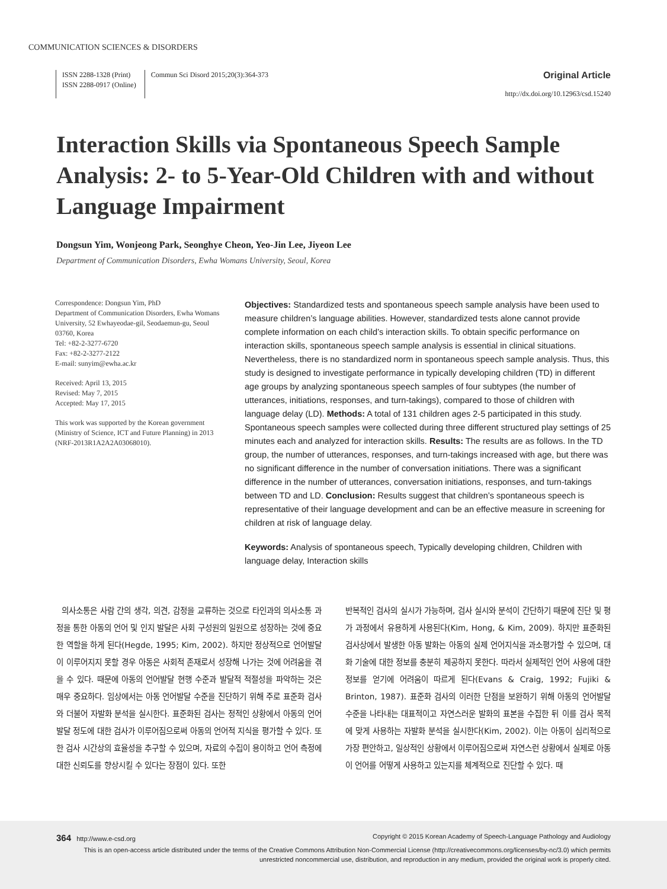COMMUNICATION SCIENCES & DISORDERS
ISSN 2288-1328 (Print)
ISSN 2288-0917 (Online)
Commun Sci Disord 2015;20(3):364-373
Original Article
http://dx.doi.org/10.12963/csd.15240
Interaction Skills via Spontaneous Speech Sample Analysis: 2- to 5-Year-Old Children with and without Language Impairment
Dongsun Yim, Wonjeong Park, Seonghye Cheon, Yeo-Jin Lee, Jiyeon Lee
Department of Communication Disorders, Ewha Womans University, Seoul, Korea
Correspondence: Dongsun Yim, PhD
Department of Communication Disorders, Ewha Womans University, 52 Ewhayeodae-gil, Seodaemun-gu, Seoul 03760, Korea
Tel: +82-2-3277-6720
Fax: +82-2-3277-2122
E-mail: sunyim@ewha.ac.kr
Received: April 13, 2015
Revised: May 7, 2015
Accepted: May 17, 2015
This work was supported by the Korean government (Ministry of Science, ICT and Future Planning) in 2013 (NRF-2013R1A2A2A03068010).
Objectives: Standardized tests and spontaneous speech sample analysis have been used to measure children’s language abilities. However, standardized tests alone cannot provide complete information on each child’s interaction skills. To obtain specific performance on interaction skills, spontaneous speech sample analysis is essential in clinical situations. Nevertheless, there is no standardized norm in spontaneous speech sample analysis. Thus, this study is designed to investigate performance in typically developing children (TD) in different age groups by analyzing spontaneous speech samples of four subtypes (the number of utterances, initiations, responses, and turn-takings), compared to those of children with language delay (LD). Methods: A total of 131 children ages 2-5 participated in this study. Spontaneous speech samples were collected during three different structured play settings of 25 minutes each and analyzed for interaction skills. Results: The results are as follows. In the TD group, the number of utterances, responses, and turn-takings increased with age, but there was no significant difference in the number of conversation initiations. There was a significant difference in the number of utterances, conversation initiations, responses, and turn-takings between TD and LD. Conclusion: Results suggest that children’s spontaneous speech is representative of their language development and can be an effective measure in screening for children at risk of language delay.
Keywords: Analysis of spontaneous speech, Typically developing children, Children with language delay, Interaction skills
의사소통은 사람 간의 생각, 의견, 감정을 교류하는 것으로 타인과의 의사소통 과정을 통한 아동의 언어 및 인지 발달은 사회 구성원의 일원으로 성장하는 것에 중요한 역할을 하게 된다(Hegde, 1995; Kim, 2002). 하지만 정상적으로 언어발달이 이루어지지 못할 경우 아동은 사회적 존재로서 성장해 나가는 것에 어려움을 겪을 수 있다. 때문에 아동의 언어발달 현행 수준과 발달적 적절성을 파악하는 것은 매우 중요하다. 임상에서는 아동 언어발달 수준을 진단하기 위해 주로 표준화 검사와 더불어 자발화 분석을 실시한다. 표준화된 검사는 정적인 상황에서 아동의 언어발달 정도에 대한 검사가 이루어짐으로써 아동의 언어적 지식을 평가할 수 있다. 또한 검사 시간상의 효율성을 추구할 수 있으며, 자료의 수집이 용이하고 언어 측정에 대한 신뢰도를 향상시킬 수 있다는 장점이 있다. 또한
반복적인 검사의 실시가 가능하며, 검사 실시와 분석이 간단하기 때문에 진단 및 평가 과정에서 유용하게 사용된다(Kim, Hong, & Kim, 2009). 하지만 표준화된 검사상에서 발생한 아동 발화는 아동의 실제 언어지식을 과소평가할 수 있으며, 대화 기술에 대한 정보를 충분히 제공하지 못한다. 따라서 실제적인 언어 사용에 대한 정보를 얻기에 어려움이 따르게 된다(Evans & Craig, 1992; Fujiki & Brinton, 1987). 표준화 검사의 이러한 단점을 보완하기 위해 아동의 언어발달 수준을 나타내는 대표적이고 자연스러운 발화의 표본을 수집한 뒤 이를 검사 목적에 맞게 사용하는 자발화 분석을 실시한다(Kim, 2002). 이는 아동이 심리적으로 가장 편안하고, 일상적인 상황에서 이루어짐으로써 자연스런 상황에서 실제로 아동이 언어를 어떻게 사용하고 있는지를 체계적으로 진단할 수 있다. 때
364 http://www.e-csd.org Copyright © 2015 Korean Academy of Speech-Language Pathology and Audiology
This is an open-access article distributed under the terms of the Creative Commons Attribution Non-Commercial License (http://creativecommons.org/licenses/by-nc/3.0) which permits unrestricted noncommercial use, distribution, and reproduction in any medium, provided the original work is properly cited.